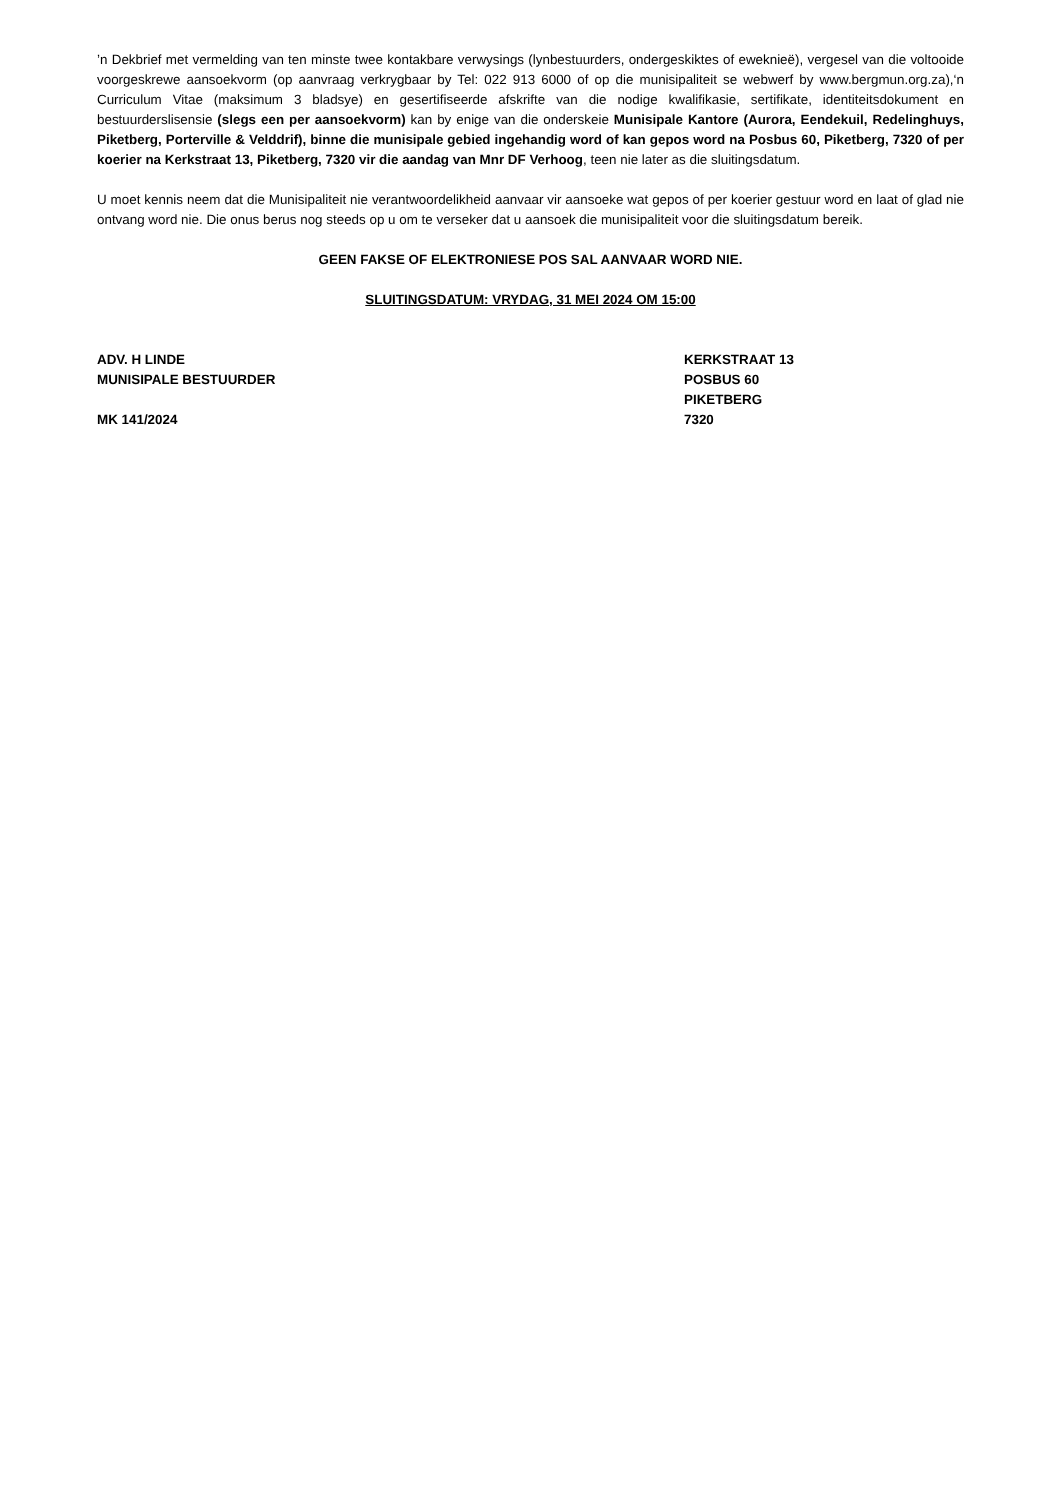’n Dekbrief met vermelding van ten minste twee kontakbare verwysings (lynbestuurders, ondergeskiktes of eweknieë), vergesel van die voltooide voorgeskrewe aansoekvorm (op aanvraag verkrygbaar by Tel: 022 913 6000 of op die munisipaliteit se webwerf by www.bergmun.org.za),‘n Curriculum Vitae (maksimum 3 bladsye) en gesertifiseerde afskrifte van die nodige kwalifikasie, sertifikate, identiteitsdokument en bestuurderslisensie (slegs een per aansoekvorm) kan by enige van die onderskeie Munisipale Kantore (Aurora, Eendekuil, Redelinghuys, Piketberg, Porterville & Velddrif), binne die munisipale gebied ingehandig word of kan gepos word na Posbus 60, Piketberg, 7320 of per koerier na Kerkstraat 13, Piketberg, 7320 vir die aandag van Mnr DF Verhoog, teen nie later as die sluitingsdatum.
U moet kennis neem dat die Munisipaliteit nie verantwoordelikheid aanvaar vir aansoeke wat gepos of per koerier gestuur word en laat of glad nie ontvang word nie. Die onus berus nog steeds op u om te verseker dat u aansoek die munisipaliteit voor die sluitingsdatum bereik.
GEEN FAKSE OF ELEKTRONIESE POS SAL AANVAAR WORD NIE.
SLUITINGSDATUM: VRYDAG, 31 MEI 2024 OM 15:00
ADV. H LINDE
MUNISIPALE BESTUURDER
MK 141/2024
KERKSTRAAT 13
POSBUS 60
PIKETBERG
7320